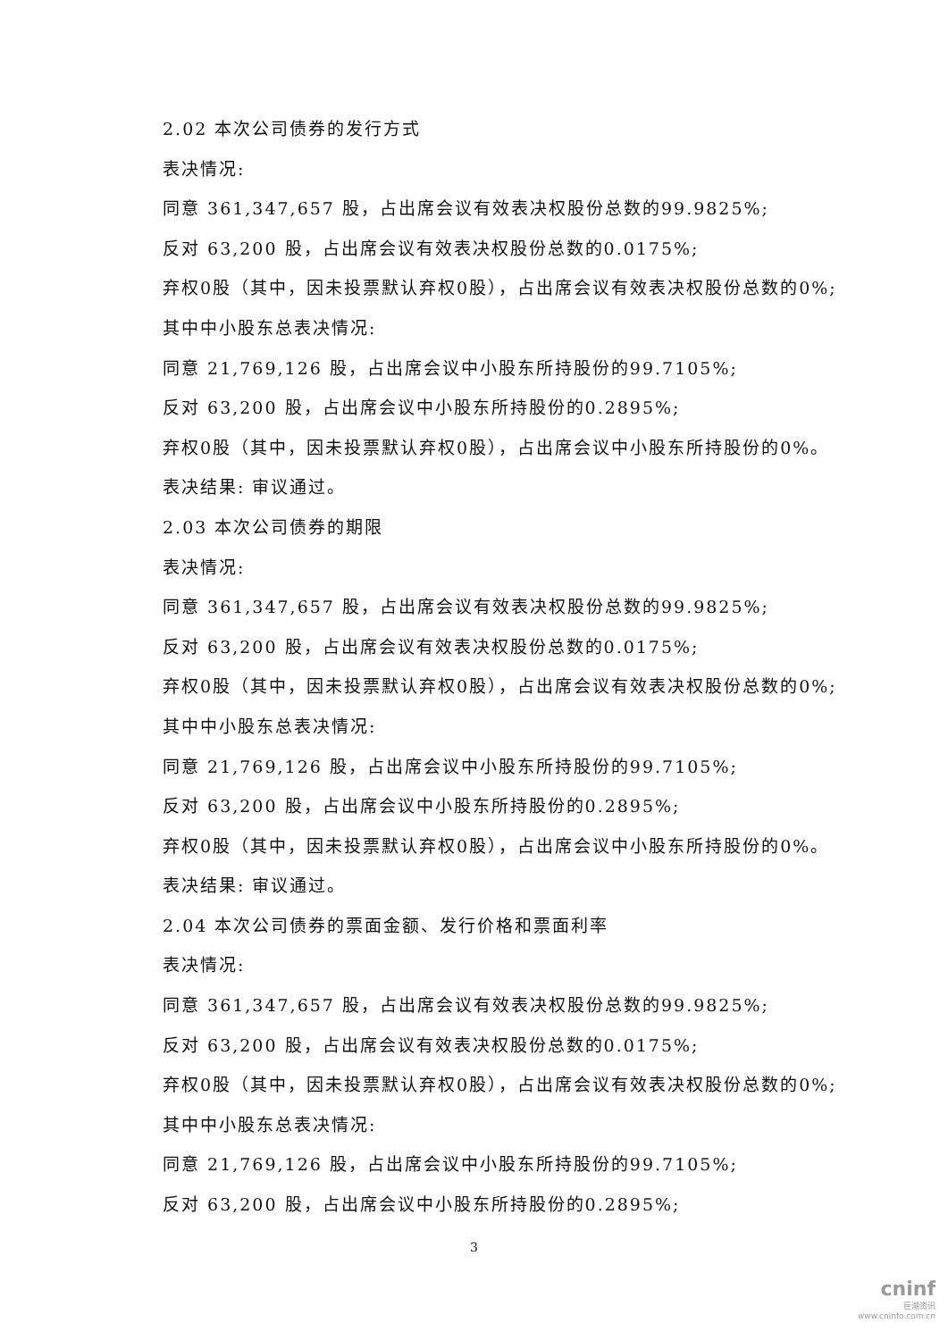2.02 本次公司债券的发行方式
表决情况:
同意 361,347,657 股，占出席会议有效表决权股份总数的99.9825%;
反对 63,200 股，占出席会议有效表决权股份总数的0.0175%;
弃权0股（其中，因未投票默认弃权0股），占出席会议有效表决权股份总数的0%;
其中中小股东总表决情况:
同意 21,769,126 股，占出席会议中小股东所持股份的99.7105%;
反对 63,200 股，占出席会议中小股东所持股份的0.2895%;
弃权0股（其中，因未投票默认弃权0股），占出席会议中小股东所持股份的0%。
表决结果: 审议通过。
2.03 本次公司债券的期限
表决情况:
同意 361,347,657 股，占出席会议有效表决权股份总数的99.9825%;
反对 63,200 股，占出席会议有效表决权股份总数的0.0175%;
弃权0股（其中，因未投票默认弃权0股），占出席会议有效表决权股份总数的0%;
其中中小股东总表决情况:
同意 21,769,126 股，占出席会议中小股东所持股份的99.7105%;
反对 63,200 股，占出席会议中小股东所持股份的0.2895%;
弃权0股（其中，因未投票默认弃权0股），占出席会议中小股东所持股份的0%。
表决结果: 审议通过。
2.04 本次公司债券的票面金额、发行价格和票面利率
表决情况:
同意 361,347,657 股，占出席会议有效表决权股份总数的99.9825%;
反对 63,200 股，占出席会议有效表决权股份总数的0.0175%;
弃权0股（其中，因未投票默认弃权0股），占出席会议有效表决权股份总数的0%;
其中中小股东总表决情况:
同意 21,769,126 股，占出席会议中小股东所持股份的99.7105%;
反对 63,200 股，占出席会议中小股东所持股份的0.2895%;
3
cninf
巨潮资讯
www.cninfo.com.cn